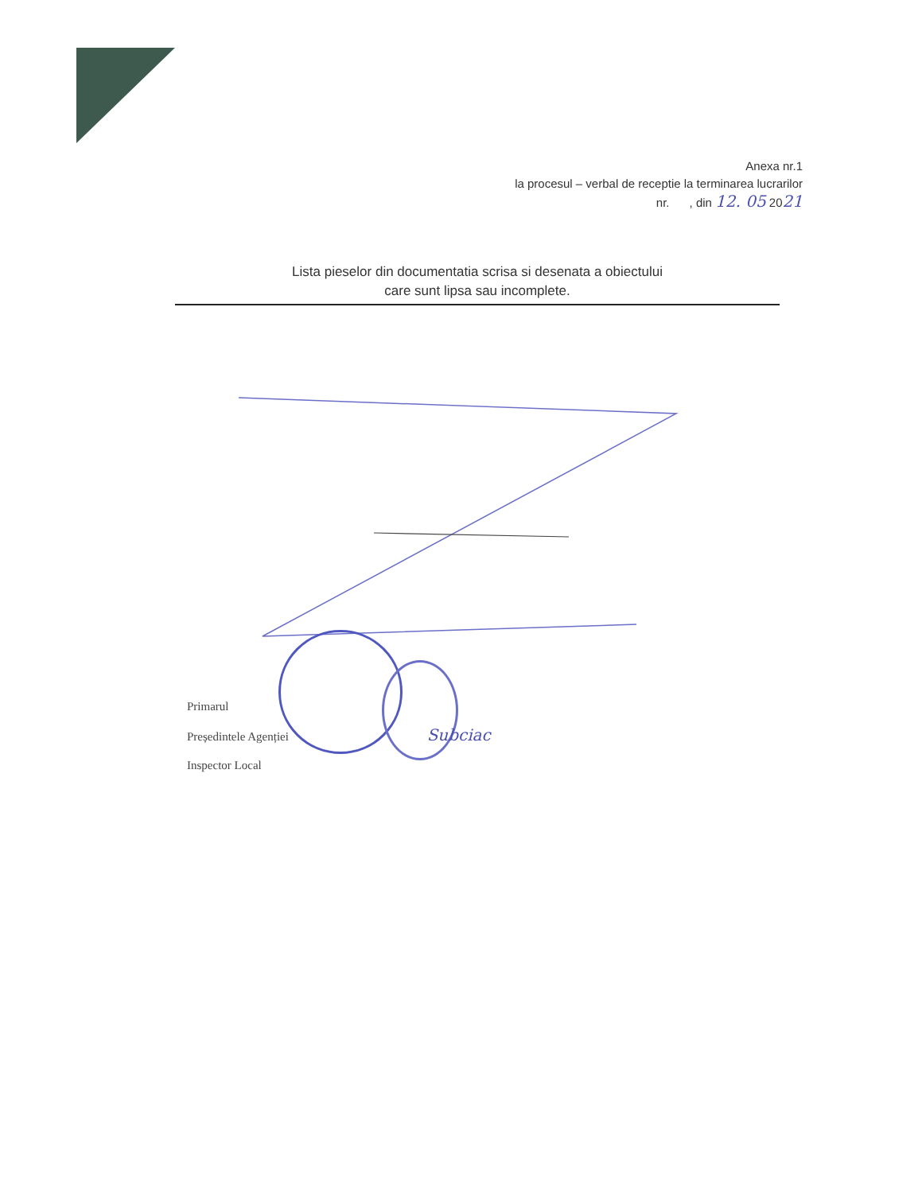Anexa nr.1
la procesul – verbal de receptie la terminarea lucrarilor
nr. , din 12. 05 2021
Lista pieselor din documentatia scrisa si desenata a obiectului
care sunt lipsa sau incomplete.
Primarul
Președintele Agenției Subciac
Inspector Local